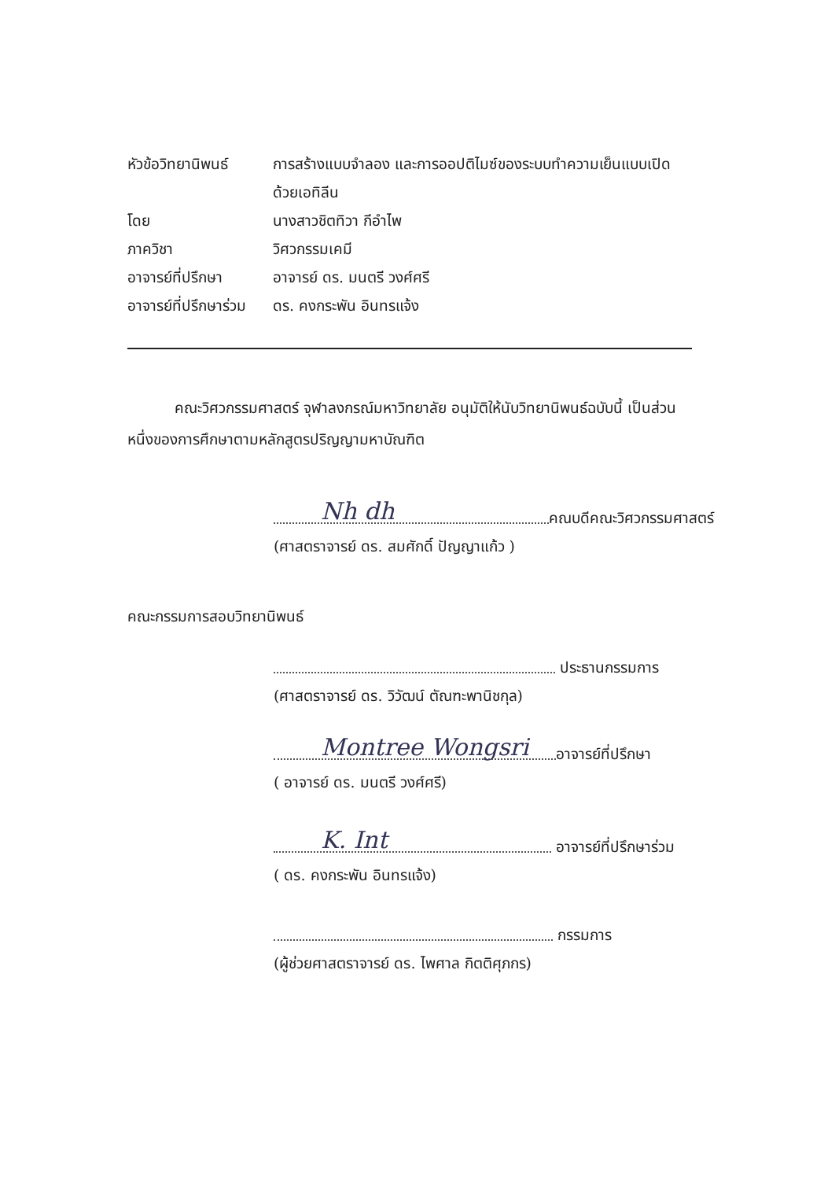หัวข้อวิทยานิพนธ์
การสร้างแบบจำลอง และการออปติไมซ์ของระบบทำความเย็นแบบเปิดด้วยเอทิลีน
โดย นางสาวชิตทิวา กีอำไพ
ภาควิชา วิศวกรรมเคมี
อาจารย์ที่ปรึกษา อาจารย์ ดร. มนตรี วงศ์ศรี
อาจารย์ที่ปรึกษาร่วม
ดร. คงกระพัน อินทรแจ้ง
คณะวิศวกรรมศาสตร์ จุฬาลงกรณ์มหาวิทยาลัย อนุมัติให้นับวิทยานิพนธ์ฉบับนี้ เป็นส่วนหนึ่งของการศึกษาตามหลักสูตรปริญญามหาบัณฑิต
Nh dh
คณบดีคณะวิศวกรรมศาสตร์
(ศาสตราจารย์ ดร. สมศักดิ์ ปัญญาแก้ว )
คณะกรรมการสอบวิทยานิพนธ์
ประธานกรรมการ
(ศาสตราจารย์ ดร. วิวัฒน์ ตัณฑะพานิชกุล)
Montree Wongsri
อาจารย์ที่ปรึกษา
( อาจารย์ ดร. มนตรี วงศ์ศรี)
K. Int
อาจารย์ที่ปรึกษาร่วม
( ดร. คงกระพัน อินทรแจ้ง)
กรรมการ
(ผู้ช่วยศาสตราจารย์ ดร. ไพศาล กิตติศุภกร)